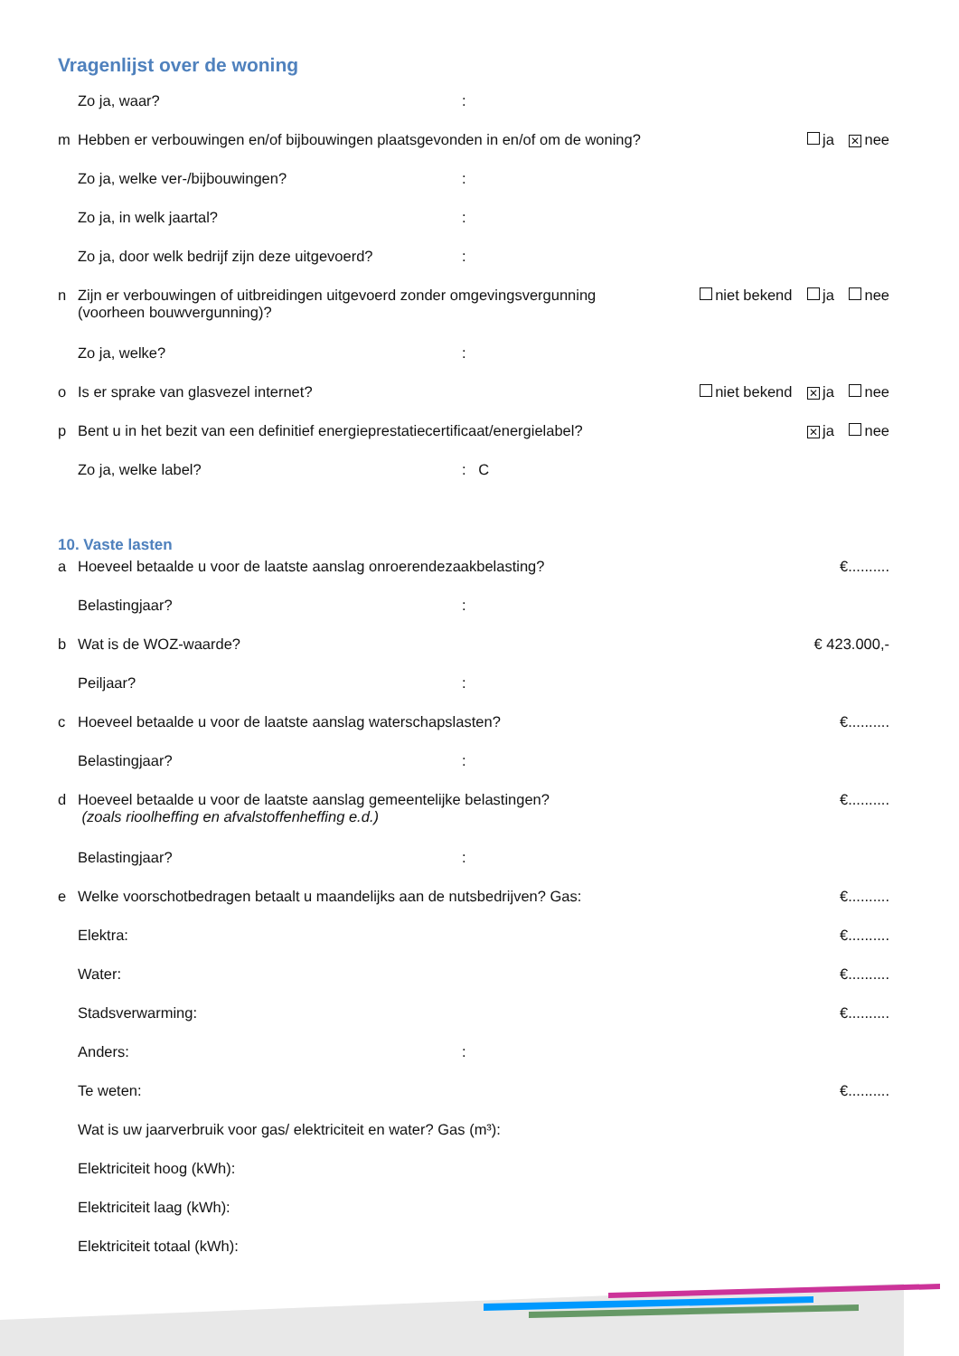Vragenlijst over de woning
Zo ja, waar?:
m Hebben er verbouwingen en/of bijbouwingen plaatsgevonden in en/of om de woning? ja ✕ nee
Zo ja, welke ver-/bijbouwingen?:
Zo ja, in welk jaartal?:
Zo ja, door welk bedrijf zijn deze uitgevoerd?:
n Zijn er verbouwingen of uitbreidingen uitgevoerd zonder omgevingsvergunning
(voorheen bouwvergunning)? niet bekend ja nee
Zo ja, welke?:
o Is er sprake van glasvezel internet? niet bekend ✕ ja nee
p Bent u in het bezit van een definitief energieprestatiecertificaat/energielabel? ✕ ja nee
Zo ja, welke label?: C
10. Vaste lasten
a Hoeveel betaalde u voor de laatste aanslag onroerendezaakbelasting? €..........
Belastingjaar?:
b Wat is de WOZ-waarde? € 423.000,-
Peiljaar?:
c Hoeveel betaalde u voor de laatste aanslag waterschapslasten? €..........
Belastingjaar?:
d Hoeveel betaalde u voor de laatste aanslag gemeentelijke belastingen?
(zoals rioolheffing en afvalstoffenheffing e.d.) €..........
Belastingjaar?:
e Welke voorschotbedragen betaalt u maandelijks aan de nutsbedrijven? Gas: €..........
Elektra: €..........
Water: €..........
Stadsverwarming: €..........
Anders::
Te weten: €..........
Wat is uw jaarverbruik voor gas/ elektriciteit en water? Gas (m³):
Elektriciteit hoog (kWh):
Elektriciteit laag (kWh):
Elektriciteit totaal (kWh):